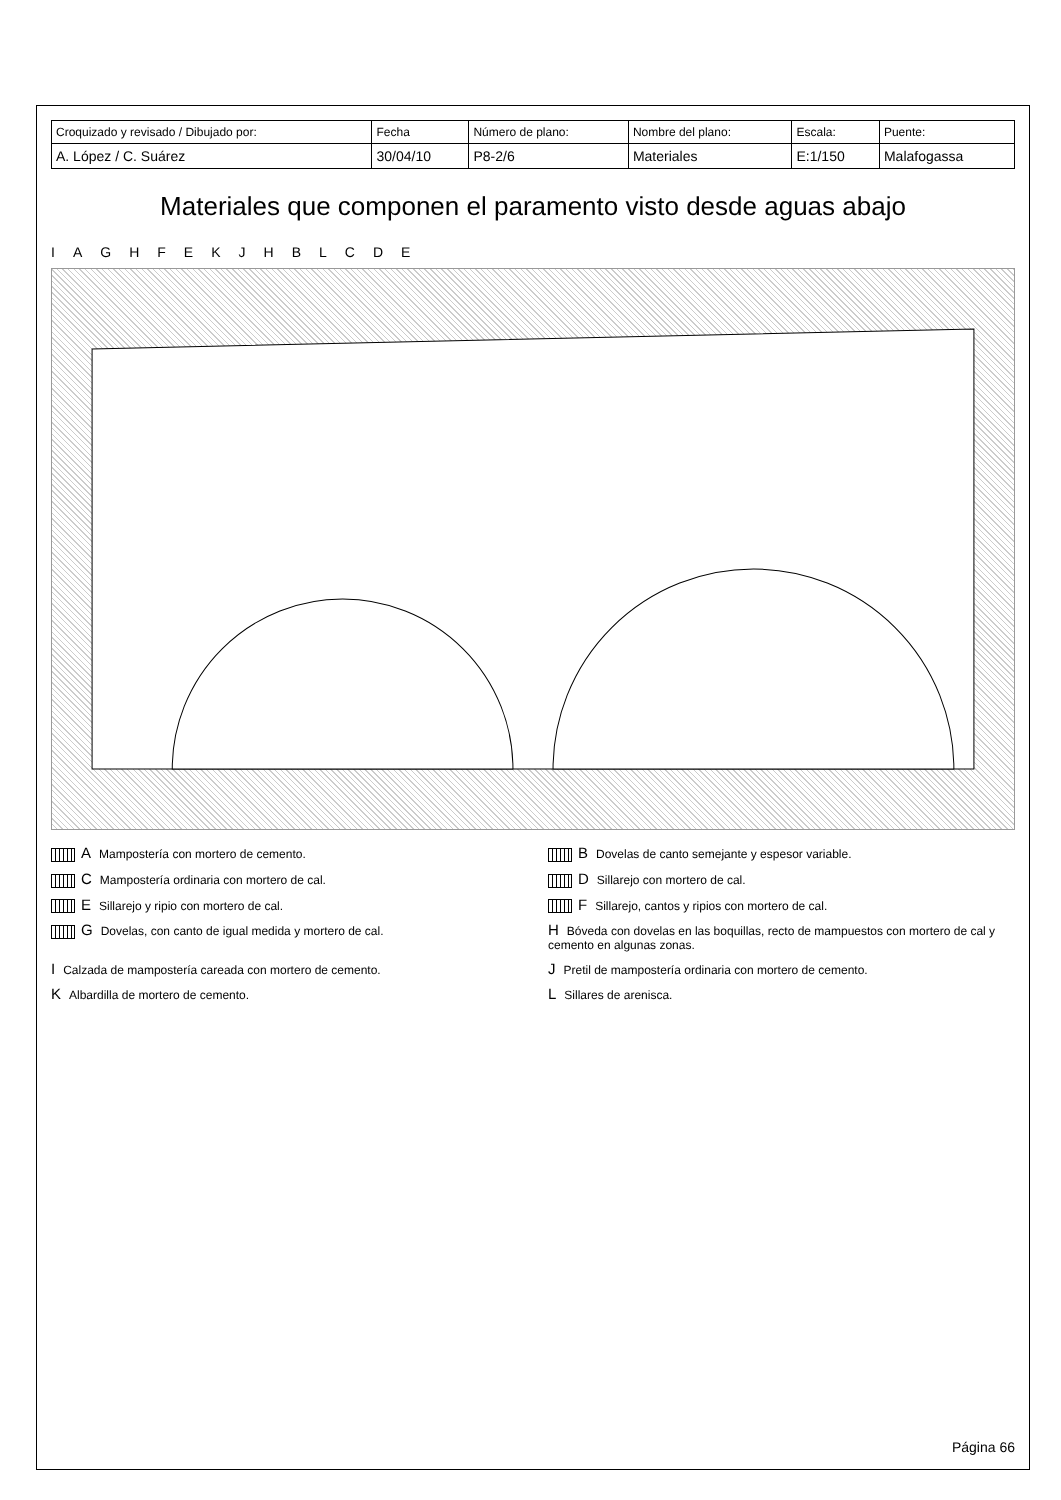| Croquizado y revisado / Dibujado por: | Fecha | Número de plano: | Nombre del plano: | Escala: | Puente: |
| --- | --- | --- | --- | --- | --- |
| A. López / C. Suárez | 30/04/10 | P8-2/6 | Materiales | E:1/150 | Malafogassa |
Materiales que componen el paramento visto desde aguas abajo
I A G H F E K J H B L C D E
A Mampostería con mortero de cemento.
B Dovelas de canto semejante y espesor variable.
C Mampostería ordinaria con mortero de cal.
D Sillarejo con mortero de cal.
E Sillarejo y ripio con mortero de cal.
F Sillarejo, cantos y ripios con mortero de cal.
G Dovelas, con canto de igual medida y mortero de cal.
H Bóveda con dovelas en las boquillas, recto de mampuestos con mortero de cal y cemento en algunas zonas.
I Calzada de mampostería careada con mortero de cemento.
J Pretil de mampostería ordinaria con mortero de cemento.
K Albardilla de mortero de cemento.
L Sillares de arenisca.
Página 66